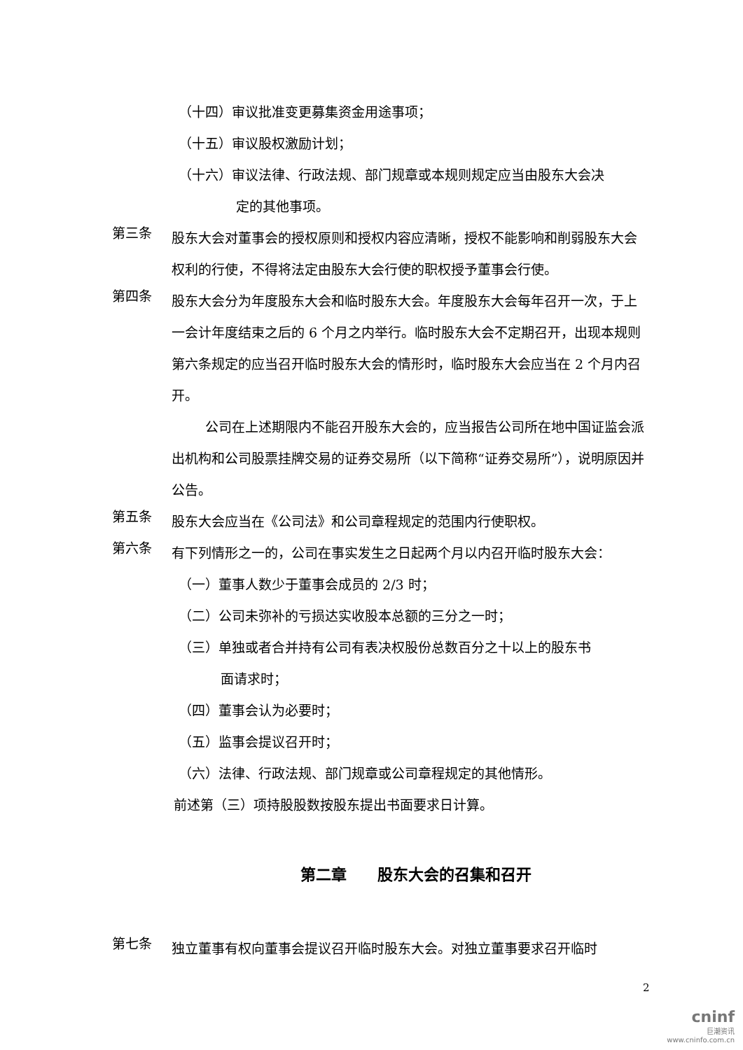（十四）审议批准变更募集资金用途事项；
（十五）审议股权激励计划；
（十六）审议法律、行政法规、部门规章或本规则规定应当由股东大会决
定的其他事项。
第三条
股东大会对董事会的授权原则和授权内容应清晰，授权不能影响和削弱股东大会权利的行使，不得将法定由股东大会行使的职权授予董事会行使。
第四条
股东大会分为年度股东大会和临时股东大会。年度股东大会每年召开一次，于上一会计年度结束之后的 6 个月之内举行。临时股东大会不定期召开，出现本规则第六条规定的应当召开临时股东大会的情形时，临时股东大会应当在 2 个月内召开。
公司在上述期限内不能召开股东大会的，应当报告公司所在地中国证监会派出机构和公司股票挂牌交易的证券交易所（以下简称“证券交易所”），说明原因并公告。
第五条
股东大会应当在《公司法》和公司章程规定的范围内行使职权。
第六条
有下列情形之一的，公司在事实发生之日起两个月以内召开临时股东大会：
（一）董事人数少于董事会成员的 2/3 时；
（二）公司未弥补的亏损达实收股本总额的三分之一时；
（三）单独或者合并持有公司有表决权股份总数百分之十以上的股东书
面请求时；
（四）董事会认为必要时；
（五）监事会提议召开时；
（六）法律、行政法规、部门规章或公司章程规定的其他情形。
前述第（三）项持股股数按股东提出书面要求日计算。
第二章　　股东大会的召集和召开
第七条
独立董事有权向董事会提议召开临时股东大会。对独立董事要求召开临时
2
cninf
巨潮资讯
www.cninfo.com.cn